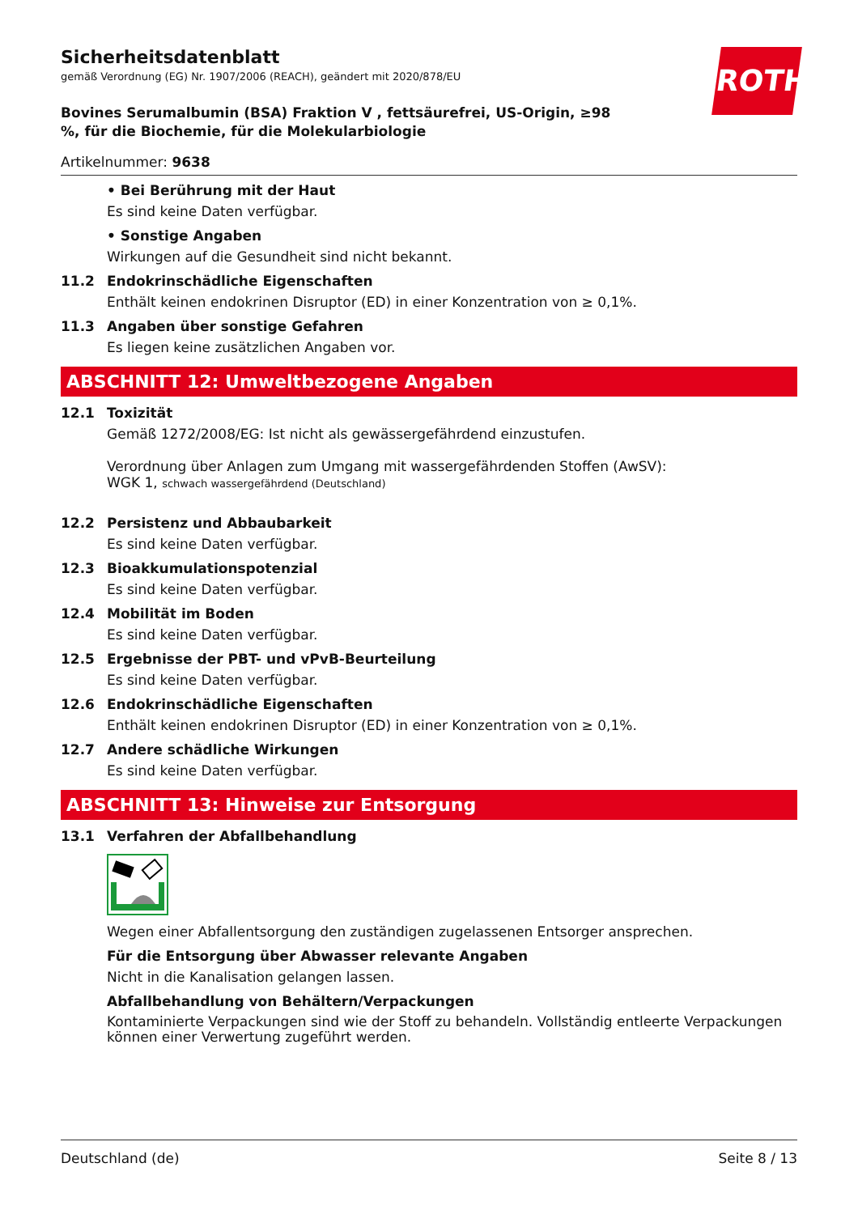ROTH
Sicherheitsdatenblatt
gemäß Verordnung (EG) Nr. 1907/2006 (REACH), geändert mit 2020/878/EU
Bovines Serumalbumin (BSA) Fraktion V , fettsäurefrei, US-Origin, ≥98 %, für die Biochemie, für die Molekularbiologie
Artikelnummer: 9638
• Bei Berührung mit der Haut
Es sind keine Daten verfügbar.
• Sonstige Angaben
Wirkungen auf die Gesundheit sind nicht bekannt.
11.2 Endokrinschädliche Eigenschaften
Enthält keinen endokrinen Disruptor (ED) in einer Konzentration von ≥ 0,1%.
11.3 Angaben über sonstige Gefahren
Es liegen keine zusätzlichen Angaben vor.
ABSCHNITT 12: Umweltbezogene Angaben
12.1 Toxizität
Gemäß 1272/2008/EG: Ist nicht als gewässergefährdend einzustufen.
Verordnung über Anlagen zum Umgang mit wassergefährdenden Stoffen (AwSV):
WGK 1, schwach wassergefährdend (Deutschland)
12.2 Persistenz und Abbaubarkeit
Es sind keine Daten verfügbar.
12.3 Bioakkumulationspotenzial
Es sind keine Daten verfügbar.
12.4 Mobilität im Boden
Es sind keine Daten verfügbar.
12.5 Ergebnisse der PBT- und vPvB-Beurteilung
Es sind keine Daten verfügbar.
12.6 Endokrinschädliche Eigenschaften
Enthält keinen endokrinen Disruptor (ED) in einer Konzentration von ≥ 0,1%.
12.7 Andere schädliche Wirkungen
Es sind keine Daten verfügbar.
ABSCHNITT 13: Hinweise zur Entsorgung
13.1 Verfahren der Abfallbehandlung
Wegen einer Abfallentsorgung den zuständigen zugelassenen Entsorger ansprechen.
Für die Entsorgung über Abwasser relevante Angaben
Nicht in die Kanalisation gelangen lassen.
Abfallbehandlung von Behältern/Verpackungen
Kontaminierte Verpackungen sind wie der Stoff zu behandeln. Vollständig entleerte Verpackungen können einer Verwertung zugeführt werden.
Deutschland (de) Seite 8 / 13